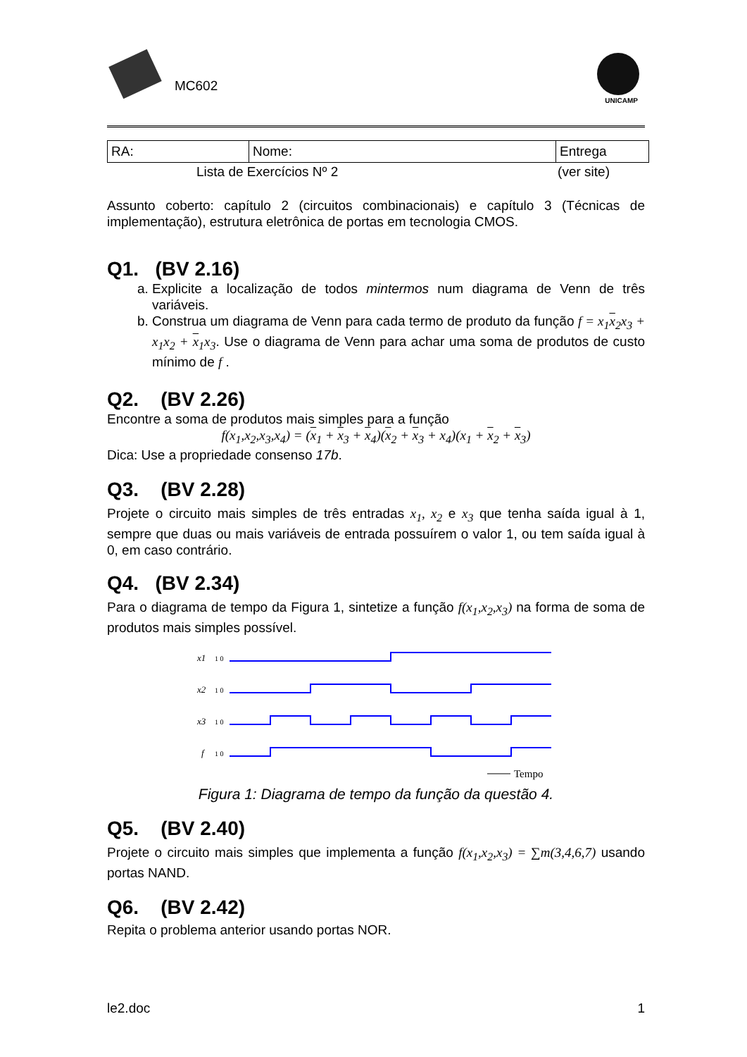MC602
UNICAMP
| RA: | Nome: | Entrega |
Lista de Exercícios Nº 2 (ver site)
Assunto coberto: capítulo 2 (circuitos combinacionais) e capítulo 3 (Técnicas de implementação), estrutura eletrônica de portas em tecnologia CMOS.
Q1. (BV 2.16)
a. Explicite a localização de todos mintermos num diagrama de Venn de três variáveis.
b. Construa um diagrama de Venn para cada termo de produto da função f = x<sub>1</sub>x<sub>2</sub>x<sub>3</sub> + x<sub>1</sub>x<sub>2</sub> + x<sub>1</sub>x<sub>3</sub>. Use o diagrama de Venn para achar uma soma de produtos de custo mínimo de f .
Q2. (BV 2.26)
Encontre a soma de produtos mais simples para a função
f(x<sub>1</sub>,x<sub>2</sub>,x<sub>3</sub>,x<sub>4</sub>) = (x<sub>1</sub> + x<sub>3</sub> + x<sub>4</sub>)(x<sub>2</sub> + x<sub>3</sub> + x<sub>4</sub>)(x<sub>1</sub> + x<sub>2</sub> + x<sub>3</sub>)
Dica: Use a propriedade consenso 17b.
Q3. (BV 2.28)
Projete o circuito mais simples de três entradas x<sub>1</sub>, x<sub>2</sub> e x<sub>3</sub> que tenha saída igual à 1, sempre que duas ou mais variáveis de entrada possuírem o valor 1, ou tem saída igual à 0, em caso contrário.
Q4. (BV 2.34)
Para o diagrama de tempo da Figura 1, sintetize a função f(x<sub>1</sub>,x<sub>2</sub>,x<sub>3</sub>) na forma de soma de produtos mais simples possível.
x1
1 0
x2
1 0
x3
1 0
f
1 0
Tempo
Figura 1: Diagrama de tempo da função da questão 4.
Q5. (BV 2.40)
Projete o circuito mais simples que implementa a função f(x<sub>1</sub>,x<sub>2</sub>,x<sub>3</sub>) = ∑m(3,4,6,7) usando portas NAND.
Q6. (BV 2.42)
Repita o problema anterior usando portas NOR.
le2.doc 1